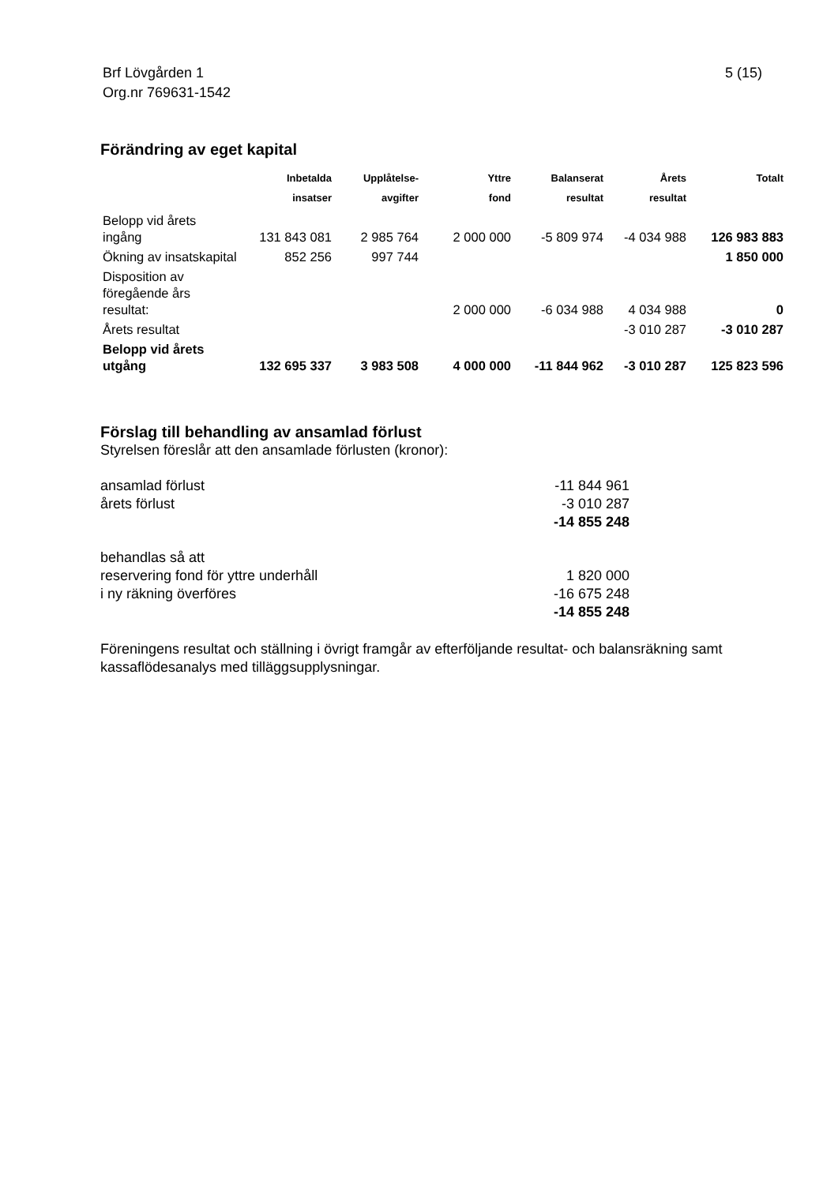Brf Lövgården 1
Org.nr 769631-1542
5 (15)
Förändring av eget kapital
| | Inbetalda insatser | Upplåtelse- avgifter | Yttre fond | Balanserat resultat | Årets resultat | Totalt |
| --- | --- | --- | --- | --- | --- | --- |
| Belopp vid årets ingång | 131 843 081 | 2 985 764 | 2 000 000 | -5 809 974 | -4 034 988 | 126 983 883 |
| Ökning av insatskapital | 852 256 | 997 744 | | | | 1 850 000 |
| Disposition av föregående års resultat: | | | 2 000 000 | -6 034 988 | 4 034 988 | 0 |
| Årets resultat | | | | | -3 010 287 | -3 010 287 |
| Belopp vid årets utgång | 132 695 337 | 3 983 508 | 4 000 000 | -11 844 962 | -3 010 287 | 125 823 596 |
Förslag till behandling av ansamlad förlust
Styrelsen föreslår att den ansamlade förlusten (kronor):
| ansamlad förlust | -11 844 961 |
| årets förlust | -3 010 287 |
| | -14 855 248 |
| behandlas så att | |
| reservering fond för yttre underhåll | 1 820 000 |
| i ny räkning överföres | -16 675 248 |
| | -14 855 248 |
Föreningens resultat och ställning i övrigt framgår av efterföljande resultat- och balansräkning samt kassaflödesanalys med tilläggsupplysningar.